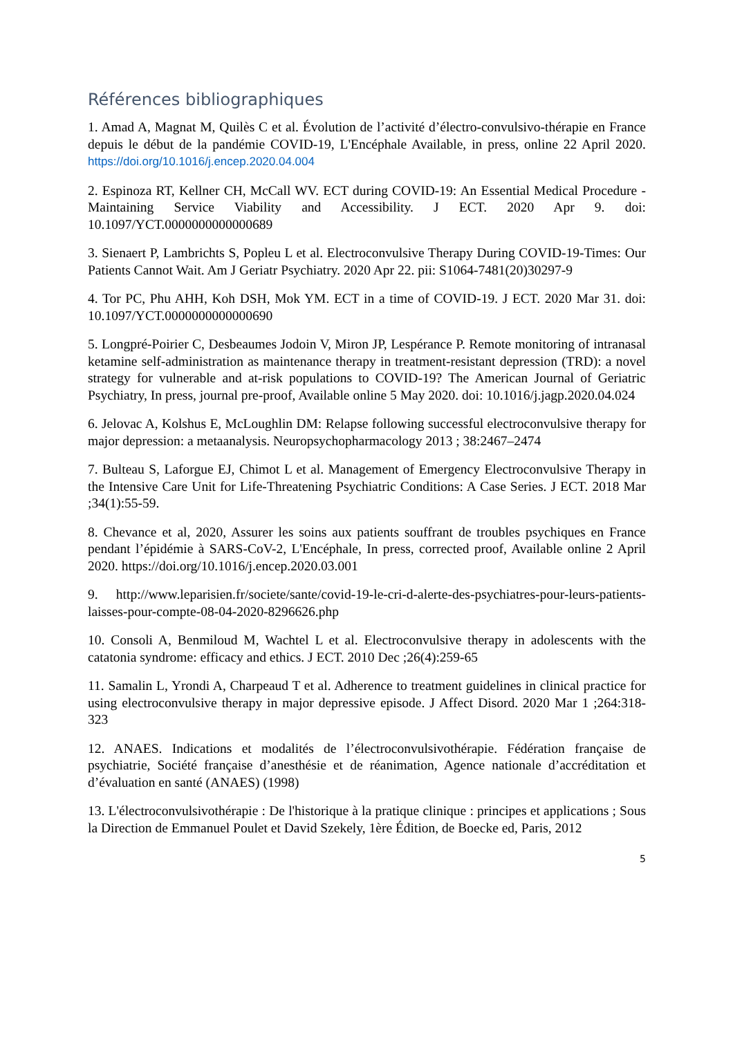Références bibliographiques
1. Amad A, Magnat M, Quilès C et al. Évolution de l’activité d’électro-convulsivo-thérapie en France depuis le début de la pandémie COVID-19, L'Encéphale Available, in press, online 22 April 2020. https://doi.org/10.1016/j.encep.2020.04.004
2. Espinoza RT, Kellner CH, McCall WV. ECT during COVID-19: An Essential Medical Procedure - Maintaining Service Viability and Accessibility. J ECT. 2020 Apr 9. doi: 10.1097/YCT.0000000000000689
3. Sienaert P, Lambrichts S, Popleu L et al. Electroconvulsive Therapy During COVID-19-Times: Our Patients Cannot Wait. Am J Geriatr Psychiatry. 2020 Apr 22. pii: S1064-7481(20)30297-9
4. Tor PC, Phu AHH, Koh DSH, Mok YM. ECT in a time of COVID-19. J ECT. 2020 Mar 31. doi: 10.1097/YCT.0000000000000690
5. Longpré-Poirier C, Desbeaumes Jodoin V, Miron JP, Lespérance P. Remote monitoring of intranasal ketamine self-administration as maintenance therapy in treatment-resistant depression (TRD): a novel strategy for vulnerable and at-risk populations to COVID-19? The American Journal of Geriatric Psychiatry, In press, journal pre-proof, Available online 5 May 2020. doi: 10.1016/j.jagp.2020.04.024
6. Jelovac A, Kolshus E, McLoughlin DM: Relapse following successful electroconvulsive therapy for major depression: a metaanalysis. Neuropsychopharmacology 2013 ; 38:2467–2474
7. Bulteau S, Laforgue EJ, Chimot L et al. Management of Emergency Electroconvulsive Therapy in the Intensive Care Unit for Life-Threatening Psychiatric Conditions: A Case Series. J ECT. 2018 Mar ;34(1):55-59.
8. Chevance et al, 2020, Assurer les soins aux patients souffrant de troubles psychiques en France pendant l’épidémie à SARS-CoV-2, L'Encéphale, In press, corrected proof, Available online 2 April 2020. https://doi.org/10.1016/j.encep.2020.03.001
9. http://www.leparisien.fr/societe/sante/covid-19-le-cri-d-alerte-des-psychiatres-pour-leurs-patients-laisses-pour-compte-08-04-2020-8296626.php
10. Consoli A, Benmiloud M, Wachtel L et al. Electroconvulsive therapy in adolescents with the catatonia syndrome: efficacy and ethics. J ECT. 2010 Dec ;26(4):259-65
11. Samalin L, Yrondi A, Charpeaud T et al. Adherence to treatment guidelines in clinical practice for using electroconvulsive therapy in major depressive episode. J Affect Disord. 2020 Mar 1 ;264:318-323
12. ANAES. Indications et modalités de l’électroconvulsivothérapie. Fédération française de psychiatrie, Société française d’anesthésie et de réanimation, Agence nationale d’accréditation et d’évaluation en santé (ANAES) (1998)
13. L'électroconvulsivothérapie : De l'historique à la pratique clinique : principes et applications ; Sous la Direction de Emmanuel Poulet et David Szekely, 1ère Édition, de Boecke ed, Paris, 2012
5